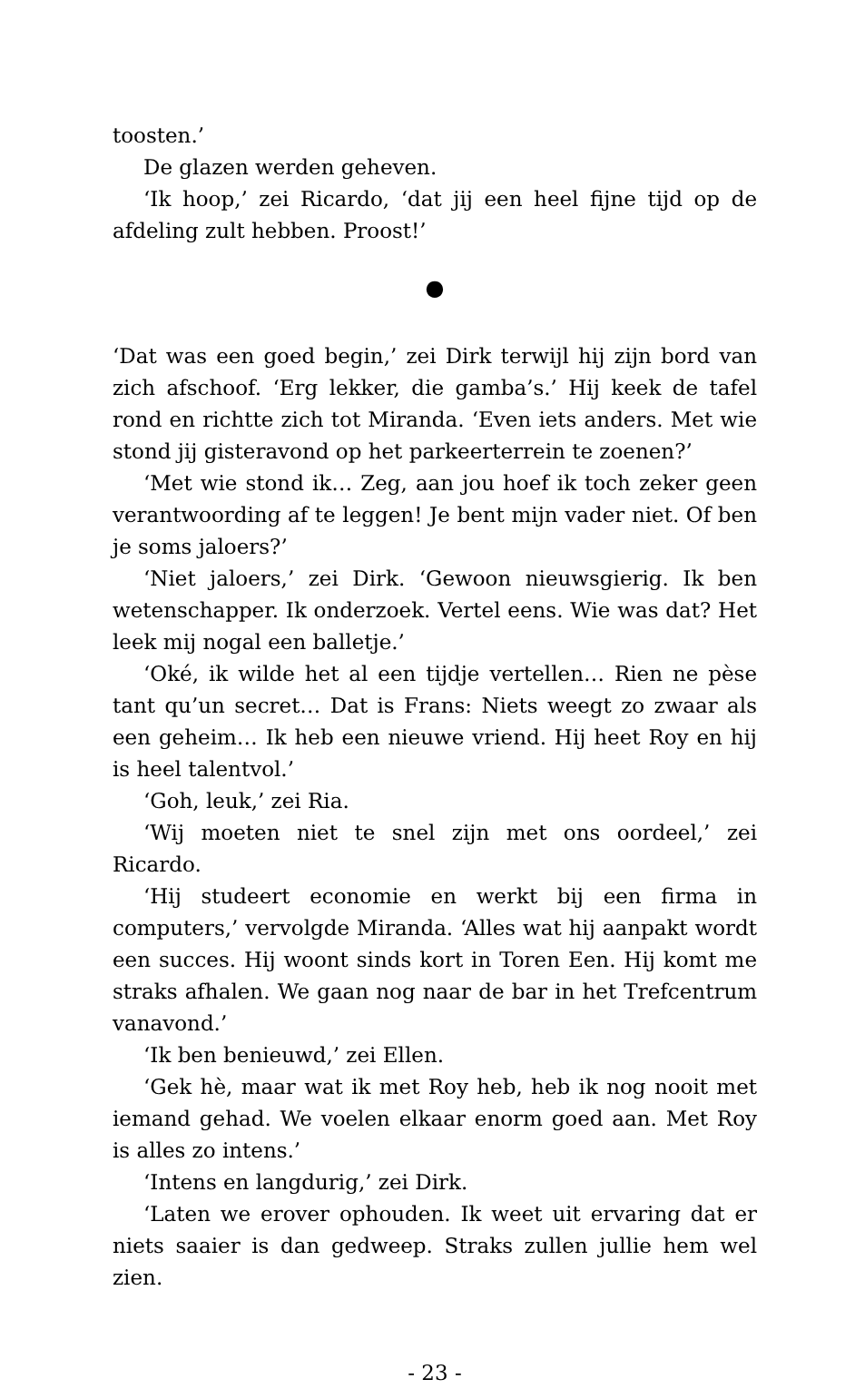toosten.’
De glazen werden geheven.
‘Ik hoop,’ zei Ricardo, ‘dat jij een heel fijne tijd op de afdeling zult hebben. Proost!’
●
‘Dat was een goed begin,’ zei Dirk terwijl hij zijn bord van zich afschoof. ‘Erg lekker, die gamba’s.’ Hij keek de tafel rond en richtte zich tot Miranda. ‘Even iets anders. Met wie stond jij gisteravond op het parkeerterrein te zoenen?’
‘Met wie stond ik… Zeg, aan jou hoef ik toch zeker geen verantwoording af te leggen! Je bent mijn vader niet. Of ben je soms jaloers?’
‘Niet jaloers,’ zei Dirk. ‘Gewoon nieuwsgierig. Ik ben wetenschapper. Ik onderzoek. Vertel eens. Wie was dat? Het leek mij nogal een balletje.’
‘Oké, ik wilde het al een tijdje vertellen… Rien ne pèse tant qu’un secret… Dat is Frans: Niets weegt zo zwaar als een geheim… Ik heb een nieuwe vriend. Hij heet Roy en hij is heel talentvol.’
‘Goh, leuk,’ zei Ria.
‘Wij moeten niet te snel zijn met ons oordeel,’ zei Ricardo.
‘Hij studeert economie en werkt bij een firma in computers,’ vervolgde Miranda. ‘Alles wat hij aanpakt wordt een succes. Hij woont sinds kort in Toren Een. Hij komt me straks afhalen. We gaan nog naar de bar in het Trefcentrum vanavond.’
‘Ik ben benieuwd,’ zei Ellen.
‘Gek hè, maar wat ik met Roy heb, heb ik nog nooit met iemand gehad. We voelen elkaar enorm goed aan. Met Roy is alles zo intens.’
‘Intens en langdurig,’ zei Dirk.
‘Laten we erover ophouden. Ik weet uit ervaring dat er niets saaier is dan gedweep. Straks zullen jullie hem wel zien.
- 23 -